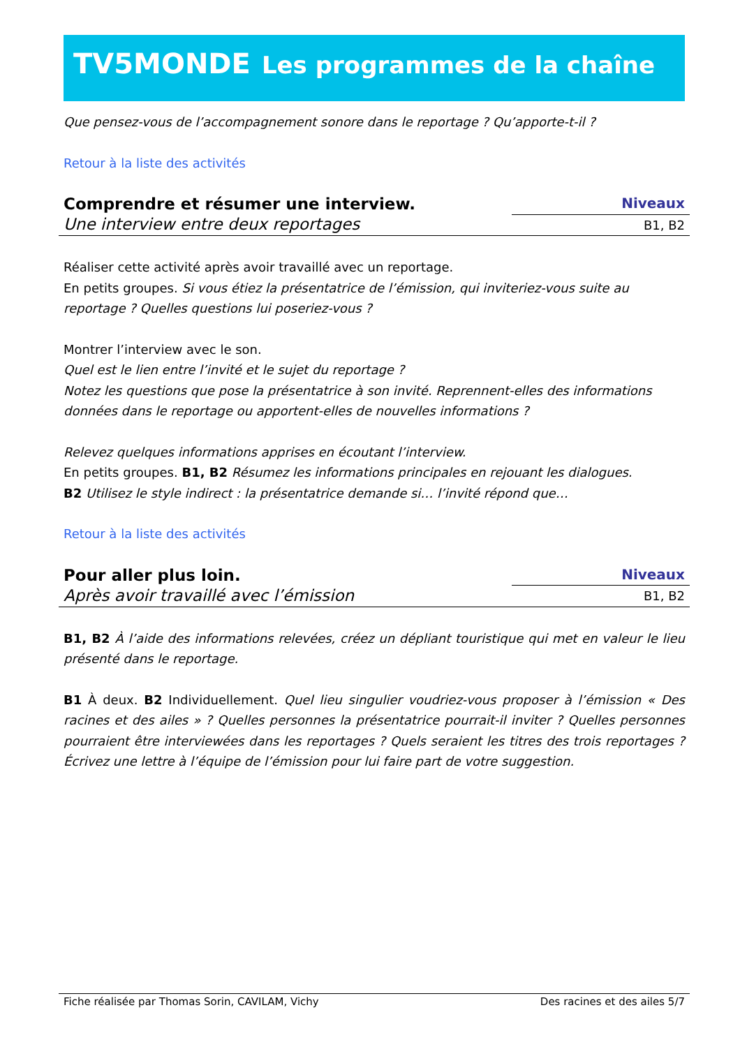TV5MONDE Les programmes de la chaîne
Que pensez-vous de l’accompagnement sonore dans le reportage ? Qu’apporte-t-il ?
Retour à la liste des activités
Comprendre et résumer une interview.
Une interview entre deux reportages
Niveaux
B1, B2
Réaliser cette activité après avoir travaillé avec un reportage.
En petits groupes. Si vous étiez la présentatrice de l’émission, qui inviteriez-vous suite au reportage ? Quelles questions lui poseriez-vous ?
Montrer l’interview avec le son.
Quel est le lien entre l’invité et le sujet du reportage ?
Notez les questions que pose la présentatrice à son invité. Reprennent-elles des informations données dans le reportage ou apportent-elles de nouvelles informations ?
Relevez quelques informations apprises en écoutant l’interview.
En petits groupes. B1, B2 Résumez les informations principales en rejouant les dialogues.
B2 Utilisez le style indirect : la présentatrice demande si… l’invité répond que…
Retour à la liste des activités
Pour aller plus loin.
Après avoir travaillé avec l’émission
Niveaux
B1, B2
B1, B2 À l’aide des informations relevées, créez un dépliant touristique qui met en valeur le lieu présenté dans le reportage.
B1 À deux. B2 Individuellement. Quel lieu singulier voudriez-vous proposer à l’émission « Des racines et des ailes » ? Quelles personnes la présentatrice pourrait-il inviter ? Quelles personnes pourraient être interviewées dans les reportages ? Quels seraient les titres des trois reportages ? Écrivez une lettre à l’équipe de l’émission pour lui faire part de votre suggestion.
Fiche réalisée par Thomas Sorin, CAVILAM, Vichy Des racines et des ailes 5/7